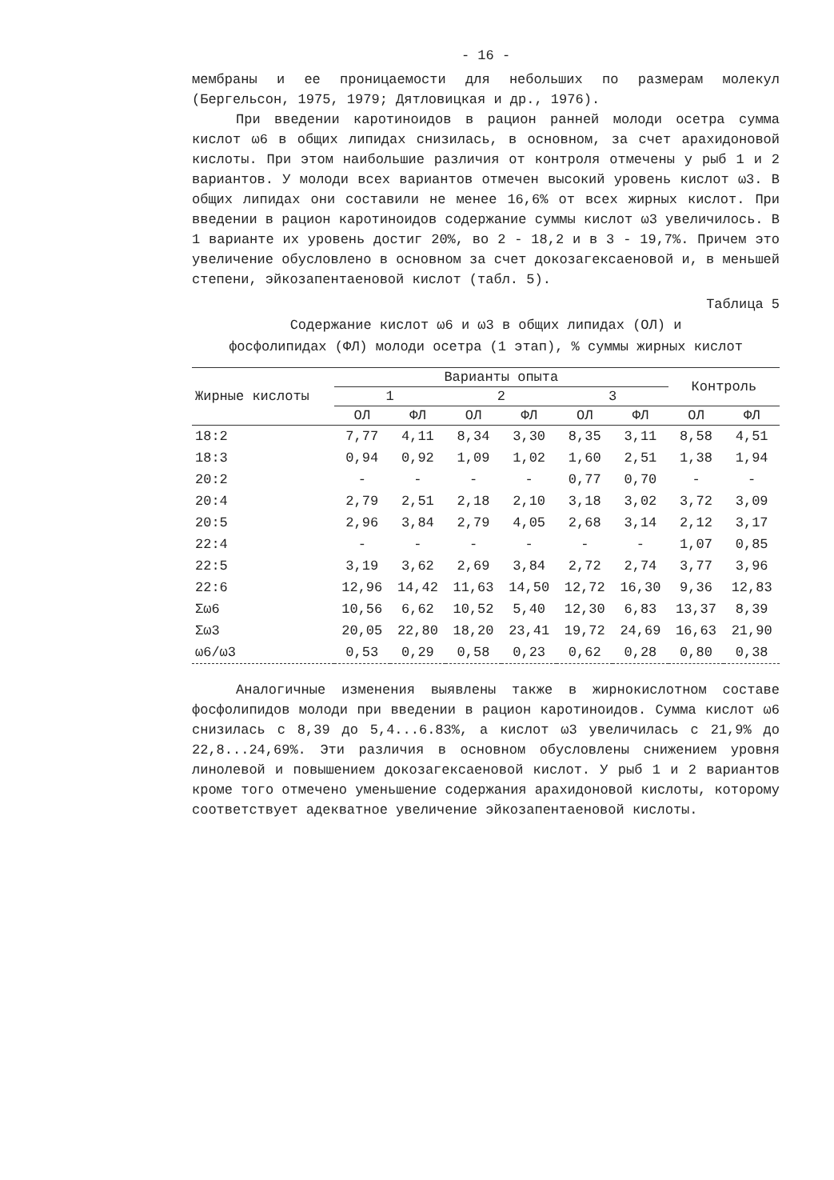- 16 -
мембраны и ее проницаемости для небольших по размерам молекул (Бергельсон, 1975, 1979; Дятловицкая и др., 1976).
При введении каротиноидов в рацион ранней молоди осетра сумма кислот ω6 в общих липидах снизилась, в основном, за счет арахидоновой кислоты. При этом наибольшие различия от контроля отмечены у рыб 1 и 2 вариантов. У молоди всех вариантов отмечен высокий уровень кислот ω3. В общих липидах они составили не менее 16,6% от всех жирных кислот. При введении в рацион каротиноидов содержание суммы кислот ω3 увеличилось. В 1 варианте их уровень достиг 20%, во 2 - 18,2 и в 3 - 19,7%. Причем это увеличение обусловлено в основном за счет докозагексаеновой и, в меньшей степени, эйкозапентаеновой кислот (табл. 5).
Таблица 5
Содержание кислот ω6 и ω3 в общих липидах (ОЛ) и
фосфолипидах (ФЛ) молоди осетра (1 этап), % суммы жирных кислот
| Жирные кислоты | Варианты опыта | | | | | | Контроль | |
| --- | --- | --- | --- | --- | --- | --- | --- | --- |
| | 1 | | 2 | | 3 | | | |
| | ОЛ | ФЛ | ОЛ | ФЛ | ОЛ | ФЛ | ОЛ | ФЛ |
| 18:2 | 7,77 | 4,11 | 8,34 | 3,30 | 8,35 | 3,11 | 8,58 | 4,51 |
| 18:3 | 0,94 | 0,92 | 1,09 | 1,02 | 1,60 | 2,51 | 1,38 | 1,94 |
| 20:2 | - | - | - | - | 0,77 | 0,70 | - | - |
| 20:4 | 2,79 | 2,51 | 2,18 | 2,10 | 3,18 | 3,02 | 3,72 | 3,09 |
| 20:5 | 2,96 | 3,84 | 2,79 | 4,05 | 2,68 | 3,14 | 2,12 | 3,17 |
| 22:4 | - | - | - | - | - | - | 1,07 | 0,85 |
| 22:5 | 3,19 | 3,62 | 2,69 | 3,84 | 2,72 | 2,74 | 3,77 | 3,96 |
| 22:6 | 12,96 | 14,42 | 11,63 | 14,50 | 12,72 | 16,30 | 9,36 | 12,83 |
| Σω6 | 10,56 | 6,62 | 10,52 | 5,40 | 12,30 | 6,83 | 13,37 | 8,39 |
| Σω3 | 20,05 | 22,80 | 18,20 | 23,41 | 19,72 | 24,69 | 16,63 | 21,90 |
| ω6/ω3 | 0,53 | 0,29 | 0,58 | 0,23 | 0,62 | 0,28 | 0,80 | 0,38 |
Аналогичные изменения выявлены также в жирнокислотном составе фосфолипидов молоди при введении в рацион каротиноидов. Сумма кислот ω6 снизилась с 8,39 до 5,4...6.83%, а кислот ω3 увеличилась с 21,9% до 22,8...24,69%. Эти различия в основном обусловлены снижением уровня линолевой и повышением докозагексаеновой кислот. У рыб 1 и 2 вариантов кроме того отмечено уменьшение содержания арахидоновой кислоты, которому соответствует адекватное увеличение эйкозапентаеновой кислоты.